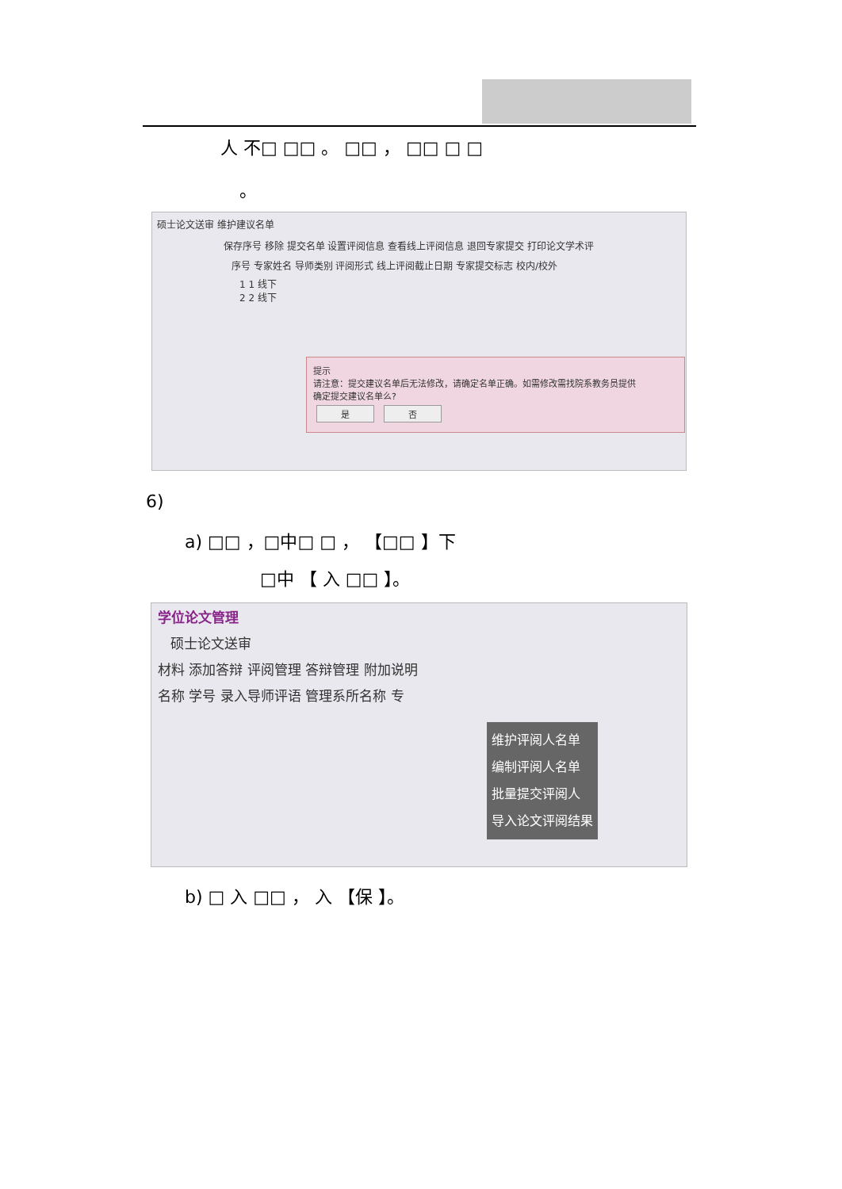人 不□ □□ 。 □□ ， □□ □ □
。
硕士论文送审 维护建议名单
保存序号 移除 提交名单 设置评阅信息 查看线上评阅信息 退回专家提交 打印论文学术评
序号 专家姓名 导师类别 评阅形式 线上评阅截止日期 专家提交标志 校内/校外
1 1 线下
2 2 线下
提示
请注意：提交建议名单后无法修改，请确定名单正确。如需修改需找院系教务员提供
确定提交建议名单么?
是 否
6)
a) □□ ，□中□ □ ， 【□□ 】下
□中 【 入 □□ 】。
学位论文管理
硕士论文送审
材料 添加答辩 评阅管理 答辩管理 附加说明
名称 学号 录入导师评语 管理系所名称 专
维护评阅人名单
编制评阅人名单
批量提交评阅人
导入论文评阅结果
b) □ 入 □□ ， 入 【保 】。